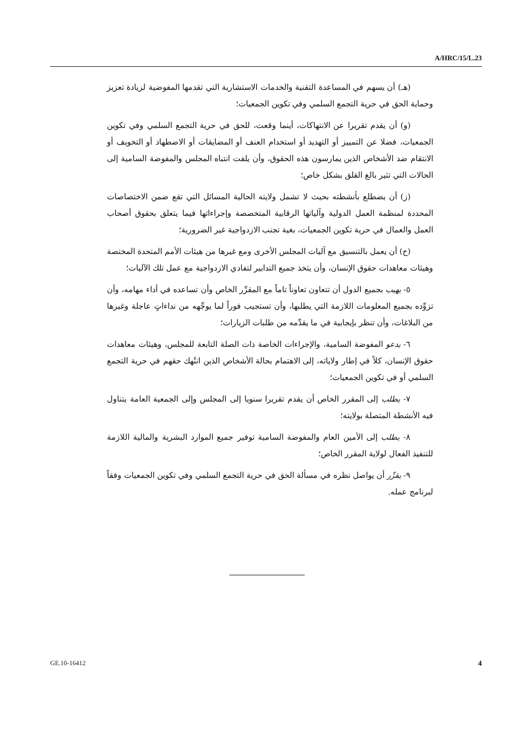A/HRC/15/L.23
(هـ) أن يسهم في المساعدة التقنية والخدمات الاستشارية التي تقدمها المفوضية لزيادة تعزيز وحماية الحق في حرية التجمع السلمي وفي تكوين الجمعيات؛
(و) أن يقدم تقريرا عن الانتهاكات، أينما وقعت، للحق في حرية التجمع السلمي وفي تكوين الجمعيات، فضلا عن التمييز أو التهديد أو استخدام العنف أو المضايقات أو الاضطهاد أو التخويف أو الانتقام ضد الأشخاص الذين يمارسون هذه الحقوق، وأن يلفت انتباه المجلس والمفوضة السامية إلى الحالات التي تثير بالغ القلق بشكل خاص؛
(ز) أن يضطلع بأنشطته بحيث لا تشمل ولايته الحالية المسائل التي تقع ضمن الاختصاصات المحددة لمنظمة العمل الدولية وآلياتها الرقابية المتخصصة وإجراءاتها فيما يتعلق بحقوق أصحاب العمل والعمال في حرية تكوين الجمعيات، بغية تجنب الازدواجية غير الضرورية؛
(ح) أن يعمل بالتنسيق مع آليات المجلس الأخرى ومع غيرها من هيئات الأمم المتحدة المختصة وهيئات معاهدات حقوق الإنسان، وأن يتخذ جميع التدابير لتفادي الازدواجية مع عمل تلك الآليات؛
٥- يهيب بجميع الدول أن تتعاون تعاوناً تاماً مع المقرِّر الخاص وأن تساعده في أداء مهامه، وأن تزوِّده بجميع المعلومات اللازمة التي يطلبها، وأن تستجيب فوراً لما يوجِّهه من نداءاتٍ عاجلة وغيرها من البلاغات، وأن تنظر بإيجابية في ما يقدِّمه من طلبات الزيارات؛
٦- يدعو المفوضة السامية، والإجراءات الخاصة ذات الصلة التابعة للمجلس، وهيئات معاهدات حقوق الإنسان، كلاً في إطار ولاياته، إلى الاهتمام بحالة الأشخاص الذين انتُهك حقهم في حرية التجمع السلمي أو في تكوين الجمعيات؛
٧- يطلب إلى المقرر الخاص أن يقدم تقريرا سنويا إلى المجلس وإلى الجمعية العامة يتناول فيه الأنشطة المتصلة بولايته؛
٨- يطلب إلى الأمين العام والمفوضة السامية توفير جميع الموارد البشرية والمالية اللازمة للتنفيذ الفعال لولاية المقرر الخاص؛
٩- يقرِّر أن يواصل نظره في مسألة الحق في حرية التجمع السلمي وفي تكوين الجمعيات وفقاً لبرنامج عمله.
GE.10-16412 4